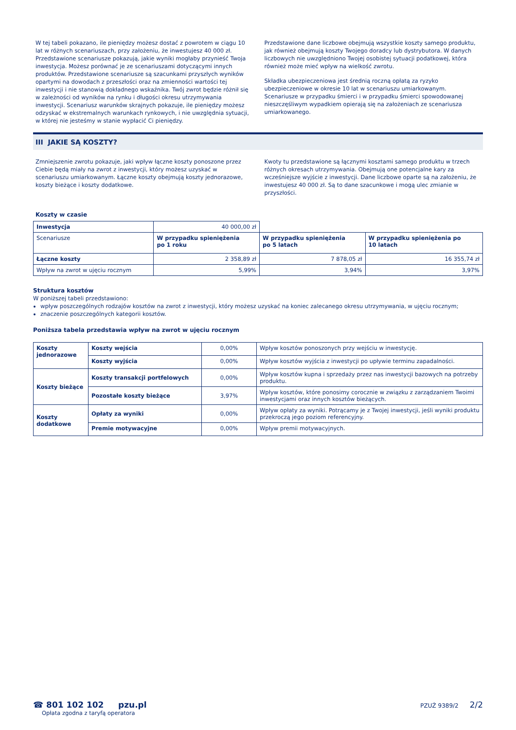W tej tabeli pokazano, ile pieniędzy możesz dostać z powrotem w ciągu 10 lat w różnych scenariuszach, przy założeniu, że inwestujesz 40 000 zł. Przedstawione scenariusze pokazują, jakie wyniki mogłaby przynieść Twoja inwestycja. Możesz porównać je ze scenariuszami dotyczącymi innych produktów. Przedstawione scenariusze są szacunkami przyszłych wyników opartymi na dowodach z przeszłości oraz na zmienności wartości tej inwestycji i nie stanowią dokładnego wskaźnika. Twój zwrot będzie różnił się w zależności od wyników na rynku i długości okresu utrzymywania inwestycji. Scenariusz warunków skrajnych pokazuje, ile pieniędzy możesz odzyskać w ekstremalnych warunkach rynkowych, i nie uwzględnia sytuacji, w której nie jesteśmy w stanie wypłacić Ci pieniędzy.
Przedstawione dane liczbowe obejmują wszystkie koszty samego produktu, jak również obejmują koszty Twojego doradcy lub dystrybutora. W danych liczbowych nie uwzględniono Twojej osobistej sytuacji podatkowej, która również może mieć wpływ na wielkość zwrotu.
Składka ubezpieczeniowa jest średnią roczną opłatą za ryzyko ubezpieczeniowe w okresie 10 lat w scenariuszu umiarkowanym. Scenariusze w przypadku śmierci i w przypadku śmierci spowodowanej nieszczęśliwym wypadkiem opierają się na założeniach ze scenariusza umiarkowanego.
III JAKIE SĄ KOSZTY?
Zmniejszenie zwrotu pokazuje, jaki wpływ łączne koszty ponoszone przez Ciebie będą miały na zwrot z inwestycji, który możesz uzyskać w scenariuszu umiarkowanym. Łączne koszty obejmują koszty jednorazowe, koszty bieżące i koszty dodatkowe.
Kwoty tu przedstawione są łącznymi kosztami samego produktu w trzech różnych okresach utrzymywania. Obejmują one potencjalne kary za wcześniejsze wyjście z inwestycji. Dane liczbowe oparte są na założeniu, że inwestujesz 40 000 zł. Są to dane szacunkowe i mogą ulec zmianie w przyszłości.
Koszty w czasie
| Inwestycja | 40 000,00 zł | | |
| Scenariusze | W przypadku spieniężenia po 1 roku | W przypadku spieniężenia po 5 latach | W przypadku spieniężenia po 10 latach |
| Łączne koszty | 2 358,89 zł | 7 878,05 zł | 16 355,74 zł |
| Wpływ na zwrot w ujęciu rocznym | 5,99% | 3,94% | 3,97% |
Struktura kosztów
W poniższej tabeli przedstawiono:
wpływ poszczególnych rodzajów kosztów na zwrot z inwestycji, który możesz uzyskać na koniec zalecanego okresu utrzymywania, w ujęciu rocznym;
znaczenie poszczególnych kategorii kosztów.
Poniższa tabela przedstawia wpływ na zwrot w ujęciu rocznym
| Koszty jednorazowe | Koszty wejścia | 0,00% | Wpływ kosztów ponoszonych przy wejściu w inwestycję. |
| | Koszty wyjścia | 0,00% | Wpływ kosztów wyjścia z inwestycji po upływie terminu zapadalności. |
| Koszty bieżące | Koszty transakcji portfelowych | 0,00% | Wpływ kosztów kupna i sprzedaży przez nas inwestycji bazowych na potrzeby produktu. |
| | Pozostałe koszty bieżące | 3,97% | Wpływ kosztów, które ponosimy corocznie w związku z zarządzaniem Twoimi inwestycjami oraz innych kosztów bieżących. |
| Koszty dodatkowe | Opłaty za wyniki | 0,00% | Wpływ opłaty za wyniki. Potrącamy je z Twojej inwestycji, jeśli wyniki produktu przekroczą jego poziom referencyjny. |
| | Premie motywacyjne | 0,00% | Wpływ premii motywacyjnych. |
☎ 801 102 102 pzu.pl
Opłata zgodna z taryfą operatora
PZUŻ 9389/2 2/2